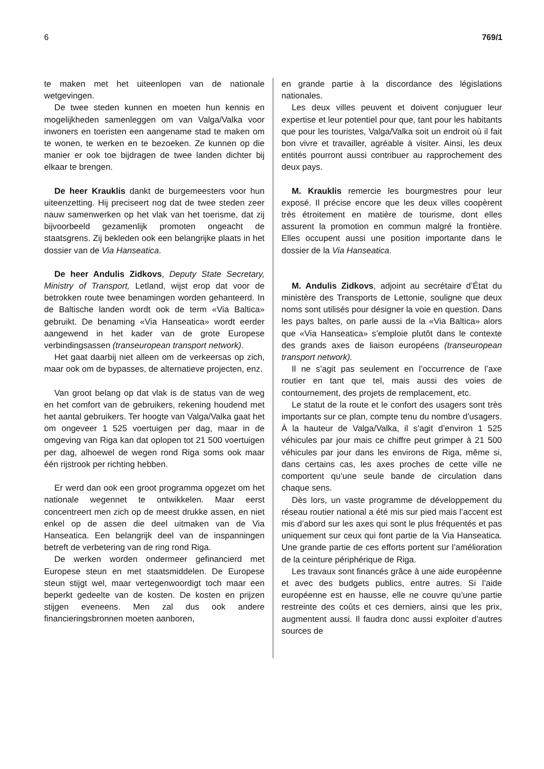6 769/1
te maken met het uiteenlopen van de nationale wetgevingen.
De twee steden kunnen en moeten hun kennis en mogelijkheden samenleggen om van Valga/Valka voor inwoners en toeristen een aangename stad te maken om te wonen, te werken en te bezoeken. Ze kunnen op die manier er ook toe bijdragen de twee landen dichter bij elkaar te brengen.
De heer Krauklis dankt de burgemeesters voor hun uiteenzetting. Hij preciseert nog dat de twee steden zeer nauw samenwerken op het vlak van het toerisme, dat zij bijvoorbeeld gezamenlijk promoten ongeacht de staatsgrens. Zij bekleden ook een belangrijke plaats in het dossier van de Via Hanseatica.
De heer Andulis Zidkovs, Deputy State Secretary, Ministry of Transport, Letland, wijst erop dat voor de betrokken route twee benamingen worden gehanteerd. In de Baltische landen wordt ook de term «Via Baltica» gebruikt. De benaming «Via Hanseatica» wordt eerder aangewend in het kader van de grote Europese verbindingsassen (transeuropean transport network).
Het gaat daarbij niet alleen om de verkeersas op zich, maar ook om de bypasses, de alternatieve projecten, enz.
Van groot belang op dat vlak is de status van de weg en het comfort van de gebruikers, rekening houdend met het aantal gebruikers. Ter hoogte van Valga/Valka gaat het om ongeveer 1 525 voertuigen per dag, maar in de omgeving van Riga kan dat oplopen tot 21 500 voertuigen per dag, alhoewel de wegen rond Riga soms ook maar één rijstrook per richting hebben.
Er werd dan ook een groot programma opgezet om het nationale wegennet te ontwikkelen. Maar eerst concentreert men zich op de meest drukke assen, en niet enkel op de assen die deel uitmaken van de Via Hanseatica. Een belangrijk deel van de inspanningen betreft de verbetering van de ring rond Riga.
De werken worden ondermeer gefinancierd met Europese steun en met staatsmiddelen. De Europese steun stijgt wel, maar vertegenwoordigt toch maar een beperkt gedeelte van de kosten. De kosten en prijzen stijgen eveneens. Men zal dus ook andere financieringsbronnen moeten aanboren,
en grande partie à la discordance des législations nationales.
Les deux villes peuvent et doivent conjuguer leur expertise et leur potentiel pour que, tant pour les habitants que pour les touristes, Valga/Valka soit un endroit où il fait bon vivre et travailler, agréable à visiter. Ainsi, les deux entités pourront aussi contribuer au rapprochement des deux pays.
M. Krauklis remercie les bourgmestres pour leur exposé. Il précise encore que les deux villes coopèrent très étroitement en matière de tourisme, dont elles assurent la promotion en commun malgré la frontière. Elles occupent aussi une position importante dans le dossier de la Via Hanseatica.
M. Andulis Zidkovs, adjoint au secrétaire d’État du ministère des Transports de Lettonie, souligne que deux noms sont utilisés pour désigner la voie en question. Dans les pays baltes, on parle aussi de la «Via Baltica» alors que «Via Hanseatica» s’emploie plutôt dans le contexte des grands axes de liaison européens (transeuropean transport network).
Il ne s’agit pas seulement en l’occurrence de l’axe routier en tant que tel, mais aussi des voies de contournement, des projets de remplacement, etc.
Le statut de la route et le confort des usagers sont très importants sur ce plan, compte tenu du nombre d’usagers. À la hauteur de Valga/Valka, il s’agit d’environ 1 525 véhicules par jour mais ce chiffre peut grimper à 21 500 véhicules par jour dans les environs de Riga, même si, dans certains cas, les axes proches de cette ville ne comportent qu’une seule bande de circulation dans chaque sens.
Dès lors, un vaste programme de développement du réseau routier national a été mis sur pied mais l’accent est mis d’abord sur les axes qui sont le plus fréquentés et pas uniquement sur ceux qui font partie de la Via Hanseatica. Une grande partie de ces efforts portent sur l’amélioration de la ceinture périphérique de Riga.
Les travaux sont financés grâce à une aide européenne et avec des budgets publics, entre autres. Si l’aide européenne est en hausse, elle ne couvre qu’une partie restreinte des coûts et ces derniers, ainsi que les prix, augmentent aussi. Il faudra donc aussi exploiter d’autres sources de